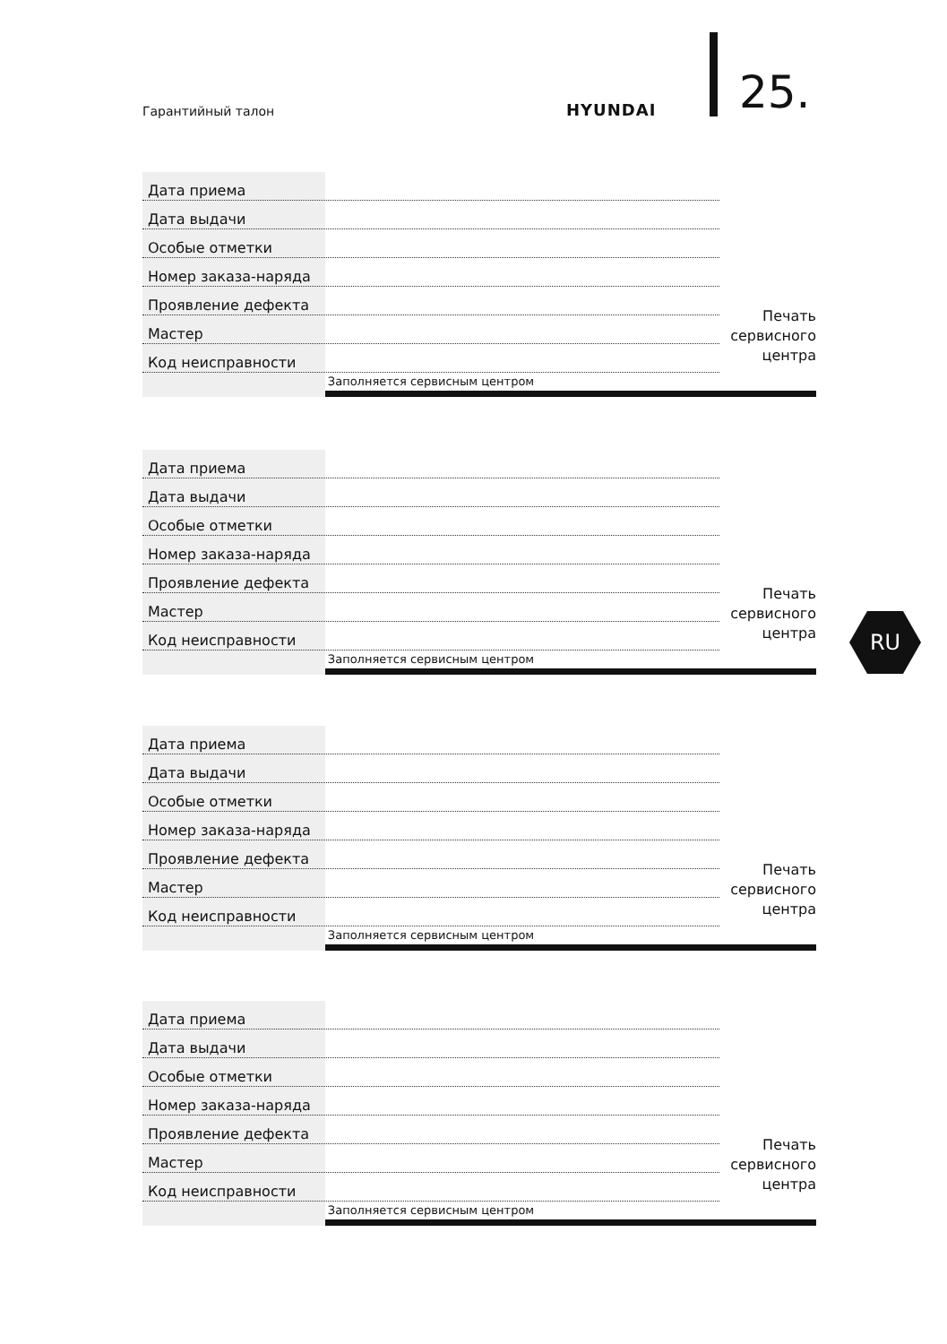Гарантийный талон HYUNDAI 25.
RU
Дата приема
Дата выдачи
Особые отметки
Номер заказа-наряда
Проявление дефекта
Мастер
Код неисправности
Заполняется сервисным центром
Печать
сервисного
центра
Дата приема
Дата выдачи
Особые отметки
Номер заказа-наряда
Проявление дефекта
Мастер
Код неисправности
Заполняется сервисным центром
Печать
сервисного
центра
Дата приема
Дата выдачи
Особые отметки
Номер заказа-наряда
Проявление дефекта
Мастер
Код неисправности
Заполняется сервисным центром
Печать
сервисного
центра
Дата приема
Дата выдачи
Особые отметки
Номер заказа-наряда
Проявление дефекта
Мастер
Код неисправности
Заполняется сервисным центром
Печать
сервисного
центра